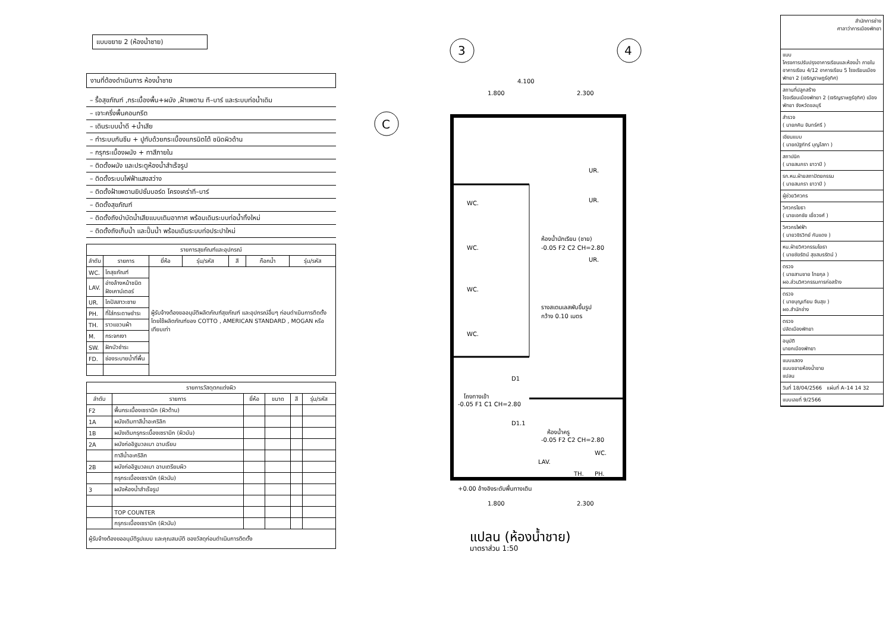แบบขยาย 2 (ห้องน้ำชาย)
งานที่ต้องดำเนินการ ห้องน้ำชาย
– รื้อสุขภัณฑ์ ,กระเบื้องพื้น+ผนัง ,ฝ้าเพดาน ที–บาร์ และระบบท่อน้ำเดิม
– เจาะครึ่งพื้นคอนกรีต
– เดินระบบน้ำดี +น้ำเสีย
– ทำระบบกันซึม + ปูทับด้วยกระเบื้องแกรนิตโต้ ชนิดผิวด้าน
– กรุกระเบื้องผนัง + ทาสีภายใน
– ติดตั้งผนัง และประตูห้องน้ำสำเร็จรูป
– ติดตั้งระบบไฟฟ้าแสงสว่าง
– ติดตั้งฝ้าเพดานยิปซั่มบอร์ด โครงเคร่าที–บาร์
– ติดตั้งสุขภัณฑ์
– ติดตั้งถังบำบัดน้ำเสียแบบเติมอากาศ พร้อมเดินระบบท่อน้ำทิ้งใหม่
– ติดตั้งถังเก็บน้ำ และปั๊มน้ำ พร้อมเดินระบบท่อประปาใหม่
| รายการสุขภัณฑ์และอุปกรณ์ | | | | | | |
| --- | --- | --- | --- | --- | --- | --- |
| ลำดับ | รายการ | ยี่ห้อ | รุ่น/รหัส | สี | ก๊อกน้ำ | รุ่น/รหัส |
| WC. | โถสุขภัณฑ์ | ผู้รับจ้างต้องขออนุมัติผลิตภัณฑ์สุขภัณฑ์ และอุปกรณ์อื่นๆ ก่อนดำเนินการติดตั้ง โดยใช้ผลิตภัณฑ์ของ COTTO , AMERICAN STANDARD , MOGAN หรือเทียบเท่า | | | | |
| LAV. | อ่างล้างหน้าชนิดฝังเคาน์เตอร์ | | | | | |
| UR. | โถปัสสาวะชาย | | | | | |
| PH. | ที่ใส่กระดาษชำระ | | | | | |
| TH. | ราวแขวนผ้า | | | | | |
| M. | กระจกเงา | | | | | |
| SW. | ฝักบัวชำระ | | | | | |
| FD. | ช่องระบายน้ำที่พื้น | | | | | |
| รายการวัสดุตกแต่งผิว | | | | | |
| --- | --- | --- | --- | --- | --- |
| ลำดับ | รายการ | ยี่ห้อ | ขนาด | สี | รุ่น/รหัส |
| F2 | พื้นกระเบื้องเซรามิก (ผิวด้าน) | | | | |
| 1A | ผนังเดิมทาสีน้ำอะคริลิก | | | | |
| 1B | ผนังเดิมกรุกระเบื้องเซรามิก (ผิวมัน) | | | | |
| 2A | ผนังก่ออิฐมวลเบา ฉาบเรียบ | | | | |
| | ทาสีน้ำอะคริลิก | | | | |
| 2B | ผนังก่ออิฐมวลเบา ฉาบเตรียมผิว | | | | |
| | กรุกระเบื้องเซรามิก (ผิวมัน) | | | | |
| 3 | ผนังห้องน้ำสำเร็จรูป | | | | |
| | TOP COUNTER | | | | |
| | กรุกระเบื้องเซรามิก (ผิวมัน) | | | | |
| ผู้รับจ้างต้องขออนุมัติรูปแบบ และคุณสมบัติ ของวัสดุก่อนดำเนินการติดตั้ง | | | | | |
3
4
C
4.100
1.800
2.300
WC.
WC.
WC.
WC.
UR.
UR.
UR.
ห้องน้ำนักเรียน (ชาย)
-0.05 F2 C2 CH=2.80
รางสเตนเลสพับขึ้นรูป
กว้าง 0.10 เมตร
โถงทางเข้า
-0.05 F1 C1 CH=2.80
D1
D1.1
ห้องน้ำครู
-0.05 F2 C2 CH=2.80
WC.
LAV.
TH.
PH.
+0.00 อ้างอิงระดับพื้นทางเดิน
1.800
2.300
แปลน (ห้องน้ำชาย)
มาตราส่วน 1:50
สำนักการช่าง
ศาลาว่าการเมืองพัทยา
แบบ
โครงการปรับปรุงอาคารเรียนและห้องน้ำ ภายในอาคารเรียน 4/12 อาคารเรียน 5 โรงเรียนเมืองพัทยา 2 (เจริญราษฎร์อุทิศ)
สถานที่ปลูกสร้าง
โรงเรียนเมืองพัทยา 2 (เจริญราษฎร์อุทิศ) เมืองพัทยา จังหวัดชลบุรี
สำรวจ
( นายภคิน จันทร์ศรี )
เขียนแบบ
( นายณัฐภัทร์ บุญโสภา )
สถาปนิก
( นายสมภรา ยาวาปี )
รก.หน.ฝ่ายสถาปัตยกรรม
( นายสมภรา ยาวาปี )
ผู้ช่วยวิศวกร
วิศวกรโยธา
( นายเอกชัย เยื่อวงศ์ )
วิศวกรไฟฟ้า
( นายวชิรวิทย์ กันแดง )
หน.ฝ่ายวิศวกรรมโยธา
( นายชัยรัตน์ สุขสมรรัตน์ )
ตรวจ
( นายสามชาย ไทยกุล )
ผอ.ส่วนวิศวกรรมการก่อสร้าง
ตรวจ
( นายบุญเทียน จันสุข )
ผอ.สำนักช่าง
ตรวจ
ปลัดเมืองพัทยา
อนุมัติ
นายกเมืองพัทยา
แบบแสดง
แบบขยายห้องน้ำชาย
แปลน
วันที่ 18/04/2566 แผ่นที่ A–14 14 32
แบบเลขที่ 9/2566